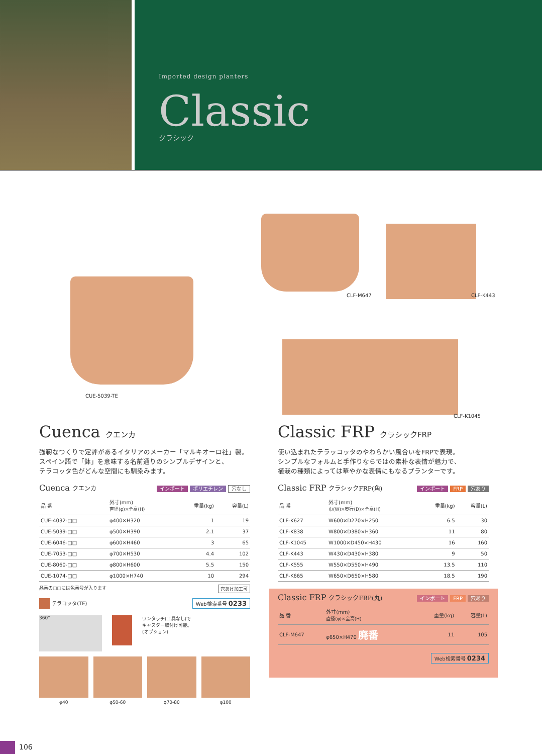Imported design planters
Classic
クラシック
CUE-5039-TE
CLF-M647 CLF-K443
CLF-K1045
Cuenca クエンカ
強靭なつくりで定評があるイタリアのメーカー「マルキオーロ社」製。
スペイン語で「鉢」を意味する名前通りのシンプルデザインと、
テラコッタ色がどんな空間にも馴染みます。
Cuenca クエンカ インポート ポリエチレン 穴なし
| 品 番 | 外寸(mm) 直径(φ)×全高(H) | 重量(kg) | 容量(L) |
| --- | --- | --- | --- |
| CUE-4032-□□ | φ400×H320 | 1 | 19 |
| CUE-5039-□□ | φ500×H390 | 2.1 | 37 |
| CUE-6046-□□ | φ600×H460 | 3 | 65 |
| CUE-7053-□□ | φ700×H530 | 4.4 | 102 |
| CUE-8060-□□ | φ800×H600 | 5.5 | 150 |
| CUE-1074-□□ | φ1000×H740 | 10 | 294 |
品番の□□には色番号が入ります 穴あけ加工可
テラコッタ(TE) Web検索番号 0233
360°
ワンタッチ(工具なし)で
キャスター取付け可能。
(オプション)
φ40 φ50-60 φ70-80 φ100
Classic FRP クラシックFRP
使い込まれたテラッコッタのやわらかい風合いをFRPで表現。
シンプルなフォルムと手作りならではの素朴な表情が魅力で、
植栽の種類によっては華やかな表情にもなるプランターです。
Classic FRP クラシックFRP(角) インポート FRP 穴あり
| 品 番 | 外寸(mm) 巾(W)×奥行(D)×全高(H) | 重量(kg) | 容量(L) |
| --- | --- | --- | --- |
| CLF-K627 | W600×D270×H250 | 6.5 | 30 |
| CLF-K838 | W800×D380×H360 | 11 | 80 |
| CLF-K1045 | W1000×D450×H430 | 16 | 160 |
| CLF-K443 | W430×D430×H380 | 9 | 50 |
| CLF-K555 | W550×D550×H490 | 13.5 | 110 |
| CLF-K665 | W650×D650×H580 | 18.5 | 190 |
Classic FRP クラシックFRP(丸) インポート FRP 穴あり
| 品 番 | 外寸(mm) 直径(φ)×全高(H) | 重量(kg) | 容量(L) |
| --- | --- | --- | --- |
| CLF-M647 | φ650×H470 廃番 | 11 | 105 |
Web検索番号 0234
106